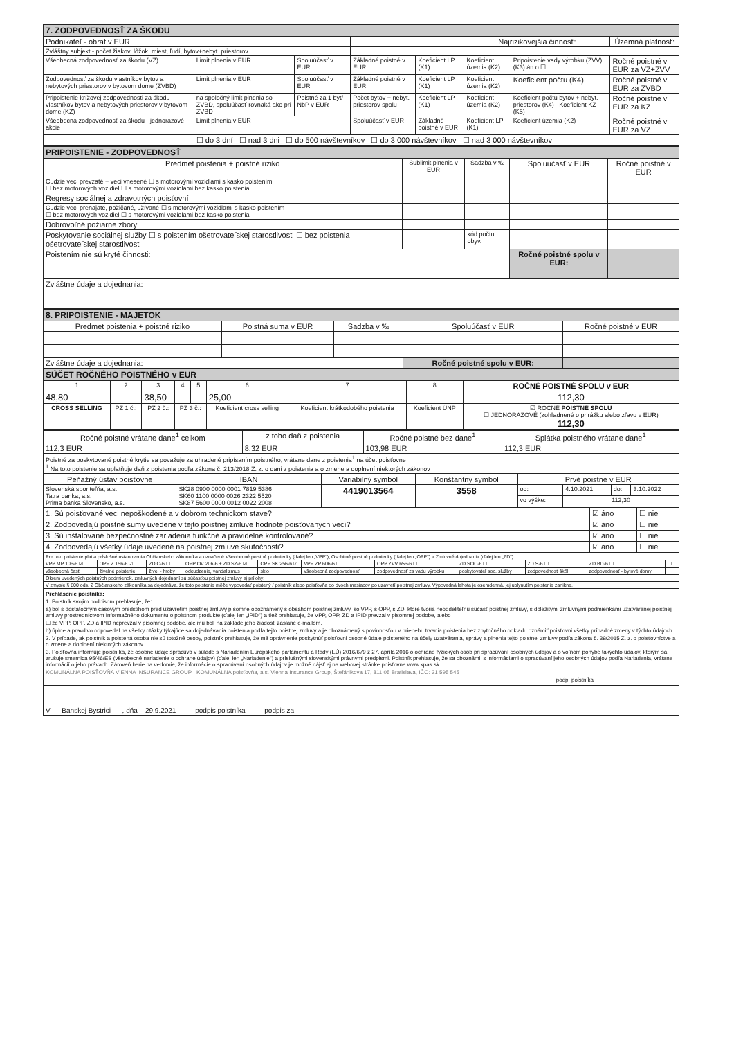| 7. ZODPOVEDNOSŤ ZA ŠKODU | | | | | | | |
| Podnikateľ - obrat v EUR | | | | | Najrizikovejšia činnosť: | | Územná platnosť: |
| Zvláštny subjekt - počet žiakov, lôžok, miest, ľudí, bytov+nebyt. priestorov | | | | | | | |
| Všeobecná zodpovednosť za škodu (VZ) | Limit plnenia v EUR | Spoluúčasť v EUR | Základné poistné v EUR | Koeficient LP (K1) | Koeficient územia (K2) | Pripoistenie vady výrobku (ZVV) (K3) án o ☐ | Ročné poistné v EUR za VZ+ZVV |
| Zodpovednosť za škodu vlastníkov bytov a nebytových priestorov v bytovom dome (ZVBD) | Limit plnenia v EUR | Spoluúčasť v EUR | Základné poistné v EUR | Koeficient LP (K1) | Koeficient územia (K2) | Koeficient počtu (K4) | Ročné poistné v EUR za ZVBD |
| Pripoistenie krížovej zodpovednosti za škodu vlastníkov bytov a nebytových priestorov v bytovom dome (KZ) | na spoločný limit plnenia so ZVBD, spoluúčasť rovnaká ako pri ZVBD | Poistné za 1 byt/ NbP v EUR | Počet bytov + nebyt. priestorov spolu | Koeficient LP (K1) | Koeficient územia (K2) | Koeficient počtu bytov + nebyt. priestorov (K4) Koeficient KZ (K5) | Ročné poistné v EUR za KZ |
| Všeobecná zodpovednosť za škodu - jednorazové akcie | Limit plnenia v EUR | | Spoluúčasť v EUR | Základné poistné v EUR | Koeficient LP (K1) | Koeficient územia (K2) | Ročné poistné v EUR za VZ |
| | ☐ do 3 dní ☐ nad 3 dni ☐ do 500 návštevníkov ☐ do 3 000 návštevníkov ☐ nad 3 000 návštevníkov | | | | | | |
| PRIPOISTENIE - ZODPOVEDNOSŤ | | | | |
| Predmet poistenia + poistné riziko | Sublimit plnenia v EUR | Sadzba v ‰ | Spoluúčasť v EUR | Ročné poistné v EUR |
| Cudzie veci prevzaté + veci vnesené ☐ s motorovými vozidlami s kasko poistením ☐ bez motorových vozidiel ☐ s motorovými vozidlami bez kasko poistenia | | | | |
| Regresy sociálnej a zdravotných poisťovní | | | | |
| Cudzie veci prenajaté, požičané, užívané ☐ s motorovými vozidlami s kasko poistením ☐ bez motorových vozidiel ☐ s motorovými vozidlami bez kasko poistenia | | | | |
| Dobrovoľné požiarne zbory | | | | |
| Poskytovanie sociálnej služby ☐ s poistením ošetrovateľskej starostlivosti ☐ bez poistenia ošetrovateľskej starostlivosti | | kód počtu obyv. | | |
| Poistením nie sú kryté činnosti: | | | Ročné poistné spolu v EUR: | |
| Zvláštne údaje a dojednania: | | | | |
| 8. PRIPOISTENIE - MAJETOK | | | | |
| Predmet poistenia + poistné riziko | Poistná suma v EUR | Sadzba v ‰ | Spoluúčasť v EUR | Ročné poistné v EUR |
| Zvláštne údaje a dojednania: | | | Ročné poistné spolu v EUR: | |
| SÚČET ROČNÉHO POISTNÉHO v EUR | | | | | | | | |
| 1 | 2 | 3 | 4 | 5 | 6 | 7 | 8 | ROČNÉ POISTNÉ SPOLU v EUR |
| 48,80 | | 38,50 | | | 25,00 | | | 112,30 |
| CROSS SELLING | PZ 1 č.: | PZ 2 č.: | PZ 3 č.: | | Koeficient cross selling | Koeficient krátkodobého poistenia | Koeficient ÚNP | ☑ ROČNÉ POISTNÉ SPOLU ☐ JEDNORAZOVÉ (zohľadnené o prirážku alebo zľavu v EUR) 112,30 |
| Ročné poistné vrátane dane<sup>1</sup> celkom | z toho daň z poistenia | Ročné poistné bez dane<sup>1</sup> | Splátka poistného vrátane dane<sup>1</sup> |
| 112,3 EUR | 8,32 EUR | 103,98 EUR | 112,3 EUR |
| Poistné za poskytované poistné krytie sa považuje za uhradené pripísaním poistného, vrátane dane z poistenia<sup>1</sup> na účet poisťovne <sup>1</sup> Na toto poistenie sa uplatňuje daň z poistenia podľa zákona č. 213/2018 Z. z. o dani z poistenia a o zmene a doplnení niektorých zákonov | | | |
| Peňažný ústav poisťovne | IBAN | Variabilný symbol | Konštantný symbol | Prvé poistné v EUR | | | |
| Slovenská sporiteľňa, a.s. Tatra banka, a.s. Prima banka Slovensko, a.s. | SK28 0900 0000 0001 7819 5386 SK60 1100 0000 0026 2322 5520 SK87 5600 0000 0012 0022 2008 | 4419013564 | 3558 | od: | 4.10.2021 | do: | 3.10.2022 |
| | | | | vo výške: | 112,30 | | |
| 1. Sú poisťované veci nepoškodené a v dobrom technickom stave? | ☑ áno | ☐ nie |
| 2. Zodpovedajú poistné sumy uvedené v tejto poistnej zmluve hodnote poisťovaných vecí? | ☑ áno | ☐ nie |
| 3. Sú inštalované bezpečnostné zariadenia funkčné a pravidelne kontrolované? | ☑ áno | ☐ nie |
| 4. Zodpovedajú všetky údaje uvedené na poistnej zmluve skutočnosti? | ☑ áno | ☐ nie |
| Pre toto poistenie platia príslušné ustanovenia Občianskeho zákonníka a označené Všeobecné poistné podmienky (ďalej len „VPP"), Osobitné poistné podmienky (ďalej len „OPP") a Zmluvné dojednania (ďalej len „ZD"). | | | | | | | | | | |
| VPP MP 106-6 ☑ | OPP Z 156-6 ☑ | ZD C-6 ☐ | OPP OV 206-6 + ZD SZ-6 ☑ | OPP SK 256-6 ☑ | VPP ZP 606-6 ☐ | OPP ZVV 656-6 ☐ | ZD SOC-6 ☐ | ZD S-6 ☐ | ZD BD-6 ☐ | ☐ |
| všeobecná časť | živelné poistenie | živel - hroby | odcudzenie, vandalizmus | sklo | všeobecná zodpovednosť | zodpovednosť za vadu výrobku | poskytovateľ soc. služby | zodpovednosť škôl | zodpovednosť - bytové domy | |
| Okrem uvedených poistných podmienok, zmluvných dojednaní sú súčasťou poistnej zmluvy aj prílohy: | | | | | | | | | | |
| V zmysle § 800 ods. 2 Občianskeho zákonníka sa dojednáva, že toto poistenie môže vypovedať poistený / poistník alebo poisťovňa do dvoch mesiacov po uzavretí poistnej zmluvy. Výpovedná lehota je osemdenná, jej uplynutím poistenie zanikne. | | | | | | | | | | |
| Prehlásenie poistníka: 1. Poistník svojim podpisom prehlasuje, že: a) bol s dostatočným časovým predstihom pred uzavretím poistnej zmluvy písomne oboznámený s obsahom poistnej zmluvy, so VPP, s OPP, s ZD, ktoré tvoria neoddeliteľnú súčasť poistnej zmluvy, s dôležitými zmluvnými podmienkami uzatváranej poistnej zmluvy prostredníctvom Informačného dokumentu o poistnom produkte (ďalej len „IPID") a tiež prehlasuje, že VPP, OPP, ZD a IPID prevzal v písomnej podobe, alebo ☐ že VPP, OPP, ZD a IPID neprevzal v písomnej podobe, ale mu boli na základe jeho žiadosti zaslané e-mailom, b) úplne a pravdivo odpovedal na všetky otázky týkajúce sa dojednávania poistenia podľa tejto poistnej zmluvy a je oboznámený s povinnosťou v priebehu trvania poistenia bez zbytočného odkladu oznámiť poisťovni všetky prípadné zmeny v týchto údajoch. 2. V prípade, ak poistník a poistená osoba nie sú totožné osoby, poistník prehlasuje, že má oprávnenie poskytnúť poisťovni osobné údaje poisteného na účely uzatvárania, správy a plnenia tejto poistnej zmluvy podľa zákona č. 39/2015 Z. z. o poisťovníctve a o zmene a doplnení niektorých zákonov. 3. Poisťovňa informuje poistníka, že osobné údaje spracúva v súlade s Nariadením Európskeho parlamentu a Rady (EÚ) 2016/679 z 27. apríla 2016 o ochrane fyzických osôb pri spracúvaní osobných údajov a o voľnom pohybe takýchto údajov, ktorým sa zrušuje smernica 95/46/ES (všeobecné nariadenie o ochrane údajov) (ďalej len „Nariadenie") a príslušnými slovenskými právnymi predpismi. Poistník prehlasuje, že sa oboznámil s informáciami o spracúvaní jeho osobných údajov podľa Nariadenia, vrátane informácií o jeho právach. Zároveň berie na vedomie, že informácie o spracúvaní osobných údajov je možné nájsť aj na webovej stránke poisťovne www.kpas.sk. KOMUNÁLNA POISŤOVŇA VIENNA INSURANCE GROUP · KOMUNÁLNA poisťovňa, a.s. Vienna Insurance Group, Štefánikova 17, 811 05 Bratislava, IČO: 31 595 545 podp. poistníka | | | | | | | | | | |
| V Banskej Bystrici , dňa 29.9.2021 podpis poistníka podpis za | | | | | | | | | | |